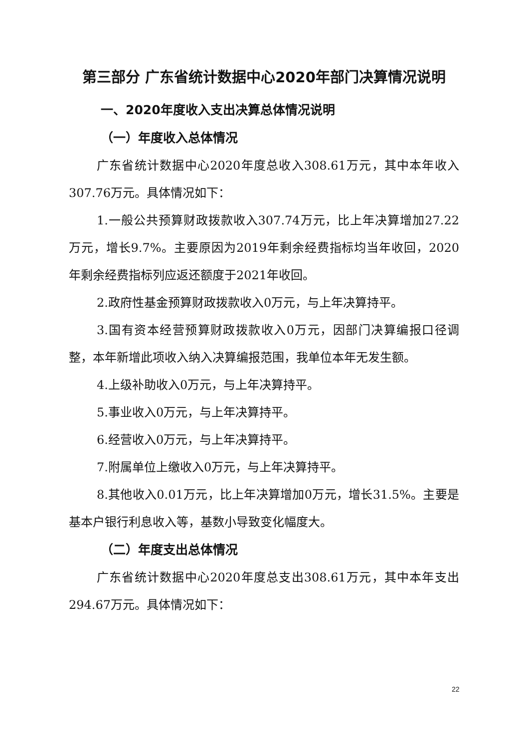第三部分 广东省统计数据中心2020年部门决算情况说明
一、2020年度收入支出决算总体情况说明
（一）年度收入总体情况
广东省统计数据中心2020年度总收入308.61万元，其中本年收入307.76万元。具体情况如下：
1.一般公共预算财政拨款收入307.74万元，比上年决算增加27.22万元，增长9.7%。主要原因为2019年剩余经费指标均当年收回，2020年剩余经费指标列应返还额度于2021年收回。
2.政府性基金预算财政拨款收入0万元，与上年决算持平。
3.国有资本经营预算财政拨款收入0万元，因部门决算编报口径调整，本年新增此项收入纳入决算编报范围，我单位本年无发生额。
4.上级补助收入0万元，与上年决算持平。
5.事业收入0万元，与上年决算持平。
6.经营收入0万元，与上年决算持平。
7.附属单位上缴收入0万元，与上年决算持平。
8.其他收入0.01万元，比上年决算增加0万元，增长31.5%。主要是基本户银行利息收入等，基数小导致变化幅度大。
（二）年度支出总体情况
广东省统计数据中心2020年度总支出308.61万元，其中本年支出294.67万元。具体情况如下：
22